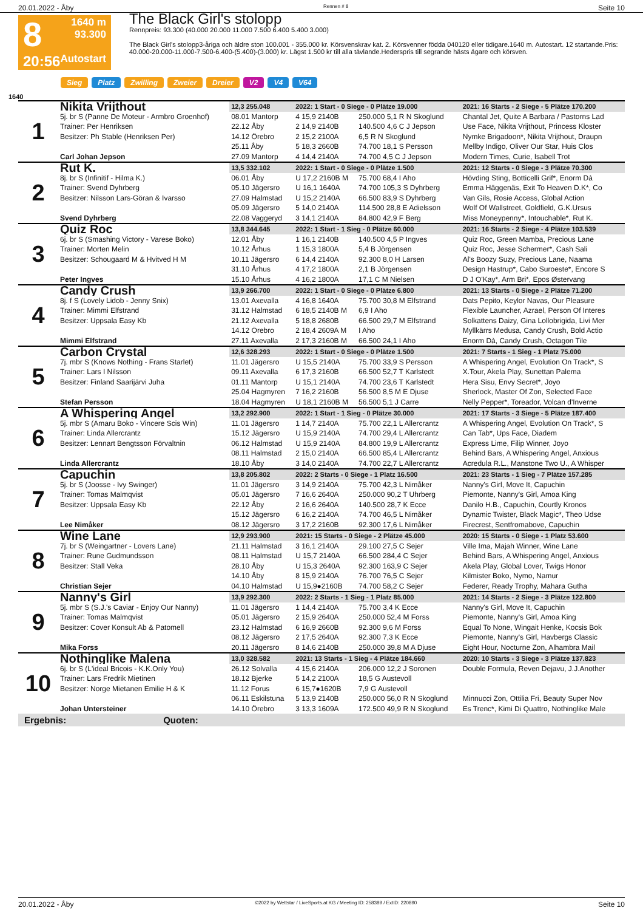20.01.2022 - Åby Rennen # 8 Seite 10
8
20:56
1640 m
93.300
Autostart
The Black Girl's stolopp
Rennpreis: 93.300 (40.000 20.000 11.000 7.500 6.400 5.400 3.000)
The Black Girl's stolopp3-åriga och äldre ston 100.001 - 355.000 kr. Körsvenskrav kat. 2. Körsvenner födda 040120 eller tidigare.1640 m. Autostart. 12 startande.Pris: 40.000-20.000-11.000-7.500-6.400-(5.400)-(3.000) kr. Lägst 1.500 kr till alla tävlande.Hederspris till segrande hästs ägare och körsven.
Sieg Platz Zwilling Zweier Dreier V2 V4 V64
1640
| 1 | Nikita Vrijthout | 12,3 255.048 | 2022: 1 Start - 0 Siege - 0 Plätze 19.000 | | 2021: 16 Starts - 2 Siege - 5 Plätze 170.200 |
| | 5j. br S (Panne De Moteur - Armbro Groenhof) | 08.01 Mantorp | 4 15,9 2140B | 250.000 5,1 R N Skoglund | Chantal Jet, Quite A Barbara / Pastorns Lad |
| | Trainer: Per Henriksen | 22.12 Åby | 2 14,9 2140B | 140.500 4,6 C J Jepson | Use Face, Nikita Vrijthout, Princess Kloster |
| | Besitzer: Ph Stable (Henriksen Per) | 14.12 Örebro | 2 15,2 2100A | 6,5 R N Skoglund | Nymke Brigadoon*, Nikita Vrijthout, Draupn |
| | | 25.11 Åby | 5 18,3 2660B | 74.700 18,1 S Persson | Mellby Indigo, Oliver Our Star, Huis Clos |
| | Carl Johan Jepson | 27.09 Mantorp | 4 14,4 2140A | 74.700 4,5 C J Jepson | Modern Times, Curie, Isabell Trot |
| 2 | Rut K. | 13,5 332.102 | 2022: 1 Start - 0 Siege - 0 Plätze 1.500 | | 2021: 12 Starts - 0 Siege - 3 Plätze 70.300 |
| | 8j. br S (Infinitif - Hilma K.) | 06.01 Åby | U 17,2 2160B M | 75.700 68,4 I Aho | Hövding Sting, Botticelli Grif*, Enorm Dà |
| | Trainer: Svend Dyhrberg | 05.10 Jägersro | U 16,1 1640A | 74.700 105,3 S Dyhrberg | Emma Häggenäs, Exit To Heaven D.K*, Co |
| | Besitzer: Nilsson Lars-Göran & Ivarsso | 27.09 Halmstad | U 15,2 2140A | 66.500 83,9 S Dyhrberg | Van Gils, Rosie Access, Global Action |
| | | 05.09 Jägersro | 5 14,0 2140A | 114.500 28,8 E Adielsson | Wolf Of Wallstreet, Goldfield, G.K.Ursus |
| | Svend Dyhrberg | 22.08 Vaggeryd | 3 14,1 2140A | 84.800 42,9 F Berg | Miss Moneypenny*, Intouchable*, Rut K. |
| 3 | Quiz Roc | 13,8 344.645 | 2022: 1 Start - 1 Sieg - 0 Plätze 60.000 | | 2021: 16 Starts - 2 Siege - 4 Plätze 103.539 |
| | 6j. br S (Smashing Victory - Varese Boko) | 12.01 Åby | 1 16,1 2140B | 140.500 4,5 P Ingves | Quiz Roc, Green Mamba, Precious Lane |
| | Trainer: Morten Melin | 10.12 Århus | 1 15,3 1800A | 5,4 B Jörgensen | Quiz Roc, Jesse Schermer*, Cash Sali |
| | Besitzer: Schougaard M & Hvitved H M | 10.11 Jägersro | 6 14,4 2140A | 92.300 8,0 H Larsen | Al's Boozy Suzy, Precious Lane, Naama |
| | | 31.10 Århus | 4 17,2 1800A | 2,1 B Jörgensen | Design Hastrup*, Cabo Suroeste*, Encore S |
| | Peter Ingves | 15.10 Århus | 4 16,2 1800A | 17,1 C M Nielsen | D J O'Kay*, Arm Bri*, Epos Østervang |
| 4 | Candy Crush | 13,9 266.700 | 2022: 1 Start - 0 Siege - 0 Plätze 6.800 | | 2021: 13 Starts - 0 Siege - 2 Plätze 71.200 |
| | 8j. f S (Lovely Lidob - Jenny Snix) | 13.01 Axevalla | 4 16,8 1640A | 75.700 30,8 M Elfstrand | Dats Pepito, Keylor Navas, Our Pleasure |
| | Trainer: Mimmi Elfstrand | 31.12 Halmstad | 6 18,5 2140B M | 6,9 I Aho | Flexible Launcher, Azrael, Person Of Interes |
| | Besitzer: Uppsala Easy Kb | 21.12 Axevalla | 5 18,8 2680B | 66.500 29,7 M Elfstrand | Solkattens Daizy, Gina Lollobrigida, Livi Mer |
| | | 14.12 Örebro | 2 18,4 2609A M | I Aho | Myllkärrs Medusa, Candy Crush, Bold Actio |
| | Mimmi Elfstrand | 27.11 Axevalla | 2 17,3 2160B M | 66.500 24,1 I Aho | Enorm Dà, Candy Crush, Octagon Tile |
| 5 | Carbon Crystal | 12,6 328.293 | 2022: 1 Start - 0 Siege - 0 Plätze 1.500 | | 2021: 7 Starts - 1 Sieg - 1 Platz 75.000 |
| | 7j. mbr S (Knows Nothing - Frans Starlet) | 11.01 Jägersro | U 15,5 2140A | 75.700 33,9 S Persson | A Whispering Angel, Evolution On Track*, S |
| | Trainer: Lars I Nilsson | 09.11 Axevalla | 6 17,3 2160B | 66.500 52,7 T Karlstedt | X.Tour, Akela Play, Sunettan Palema |
| | Besitzer: Finland Saarijärvi Juha | 01.11 Mantorp | U 15,1 2140A | 74.700 23,6 T Karlstedt | Hera Sisu, Envy Secret*, Joyo |
| | | 25.04 Hagmyren | 7 16,2 2160B | 56.500 8,5 M E Djuse | Sherlock, Master Of Zon, Selected Face |
| | Stefan Persson | 18.04 Hagmyren | U 18,1 2160B M | 56.500 5,1 J Carre | Nelly Pepper*, Toreador, Volcan d'Inverne |
| 6 | A Whispering Angel | 13,2 292.900 | 2022: 1 Start - 1 Sieg - 0 Plätze 30.000 | | 2021: 17 Starts - 3 Siege - 5 Plätze 187.400 |
| | 5j. mbr S (Amaru Boko - Vincere Scis Win) | 11.01 Jägersro | 1 14,7 2140A | 75.700 22,1 L Allercrantz | A Whispering Angel, Evolution On Track*, S |
| | Trainer: Linda Allercrantz | 15.12 Jägersro | U 15,9 2140A | 74.700 29,4 L Allercrantz | Can Tab*, Ups Face, Diadem |
| | Besitzer: Lennart Bengtsson Förvaltnin | 06.12 Halmstad | U 15,9 2140A | 84.800 19,9 L Allercrantz | Express Lime, Filip Winner, Joyo |
| | | 08.11 Halmstad | 2 15,0 2140A | 66.500 85,4 L Allercrantz | Behind Bars, A Whispering Angel, Anxious |
| | Linda Allercrantz | 18.10 Åby | 3 14,0 2140A | 74.700 22,7 L Allercrantz | Acredula R.L., Manstone Two U., A Whisper |
| 7 | Capuchin | 13,8 205.802 | 2022: 2 Starts - 0 Siege - 1 Platz 16.500 | | 2021: 23 Starts - 1 Sieg - 7 Plätze 157.285 |
| | 5j. br S (Joosse - Ivy Swinger) | 11.01 Jägersro | 3 14,9 2140A | 75.700 42,3 L Nimåker | Nanny's Girl, Move It, Capuchin |
| | Trainer: Tomas Malmqvist | 05.01 Jägersro | 7 16,6 2640A | 250.000 90,2 T Uhrberg | Piemonte, Nanny's Girl, Amoa King |
| | Besitzer: Uppsala Easy Kb | 22.12 Åby | 2 16,6 2640A | 140.500 28,7 K Ecce | Danilo H.B., Capuchin, Courtly Kronos |
| | | 15.12 Jägersro | 6 16,2 2140A | 74.700 46,5 L Nimåker | Dynamic Twister, Black Magic*, Theo Udse |
| | Lee Nimåker | 08.12 Jägersro | 3 17,2 2160B | 92.300 17,6 L Nimåker | Firecrest, Sentfromabove, Capuchin |
| 8 | Wine Lane | 12,9 293.900 | 2021: 15 Starts - 0 Siege - 2 Plätze 45.000 | | 2020: 15 Starts - 0 Siege - 1 Platz 53.600 |
| | 7j. br S (Weingartner - Lovers Lane) | 21.11 Halmstad | 3 16,1 2140A | 29.100 27,5 C Sejer | Ville Ima, Majah Winner, Wine Lane |
| | Trainer: Rune Gudmundsson | 08.11 Halmstad | U 15,7 2140A | 66.500 284,4 C Sejer | Behind Bars, A Whispering Angel, Anxious |
| | Besitzer: Stall Veka | 28.10 Åby | U 15,3 2640A | 92.300 163,9 C Sejer | Akela Play, Global Lover, Twigs Honor |
| | | 14.10 Åby | 8 15,9 2140A | 76.700 76,5 C Sejer | Kilmister Boko, Nymo, Namur |
| | Christian Sejer | 04.10 Halmstad | U 15,9●2160B | 74.700 58,2 C Sejer | Federer, Ready Trophy, Mahara Gutha |
| 9 | Nanny's Girl | 13,9 292.300 | 2022: 2 Starts - 1 Sieg - 1 Platz 85.000 | | 2021: 14 Starts - 2 Siege - 3 Plätze 122.800 |
| | 5j. mbr S (S.J.'s Caviar - Enjoy Our Nanny) | 11.01 Jägersro | 1 14,4 2140A | 75.700 3,4 K Ecce | Nanny's Girl, Move It, Capuchin |
| | Trainer: Tomas Malmqvist | 05.01 Jägersro | 2 15,9 2640A | 250.000 52,4 M Forss | Piemonte, Nanny's Girl, Amoa King |
| | Besitzer: Cover Konsult Ab & Patomell | 23.12 Halmstad | 6 16,9 2660B | 92.300 9,6 M Forss | Equal To None, Wingait Henke, Kocsis Bok |
| | | 08.12 Jägersro | 2 17,5 2640A | 92.300 7,3 K Ecce | Piemonte, Nanny's Girl, Havbergs Classic |
| | Mika Forss | 20.11 Jägersro | 8 14,6 2140B | 250.000 39,8 M A Djuse | Eight Hour, Nocturne Zon, Alhambra Mail |
| 10 | Nothinglike Malena | 13,0 328.582 | 2021: 13 Starts - 1 Sieg - 4 Plätze 184.660 | | 2020: 10 Starts - 3 Siege - 3 Plätze 137.823 |
| | 6j. br S (L'ideal Bricois - K.K.Only You) | 26.12 Solvalla | 4 15,6 2140A | 206.000 12,2 J Soronen | Double Formula, Reven Dejavu, J.J.Another |
| | Trainer: Lars Fredrik Mietinen | 18.12 Bjerke | 5 14,2 2100A | 18,5 G Austevoll | |
| | Besitzer: Norge Mietanen Emilie H & K | 11.12 Forus | 6 15,7●1620B | 7,9 G Austevoll | |
| | | 06.11 Eskilstuna | 5 13,9 2140B | 250.000 56,0 R N Skoglund | Minnucci Zon, Ottilia Fri, Beauty Super Nov |
| | Johan Untersteiner | 14.10 Örebro | 3 13,3 1609A | 172.500 49,9 R N Skoglund | Es Trenc*, Kimi Di Quattro, Nothinglike Male |
Ergebnis: Quoten:
20.01.2022 - Åby ©2022 by Wettstar / LiveSports.at KG / Meeting ID: 258389 / ExtID: 220890 Seite 10